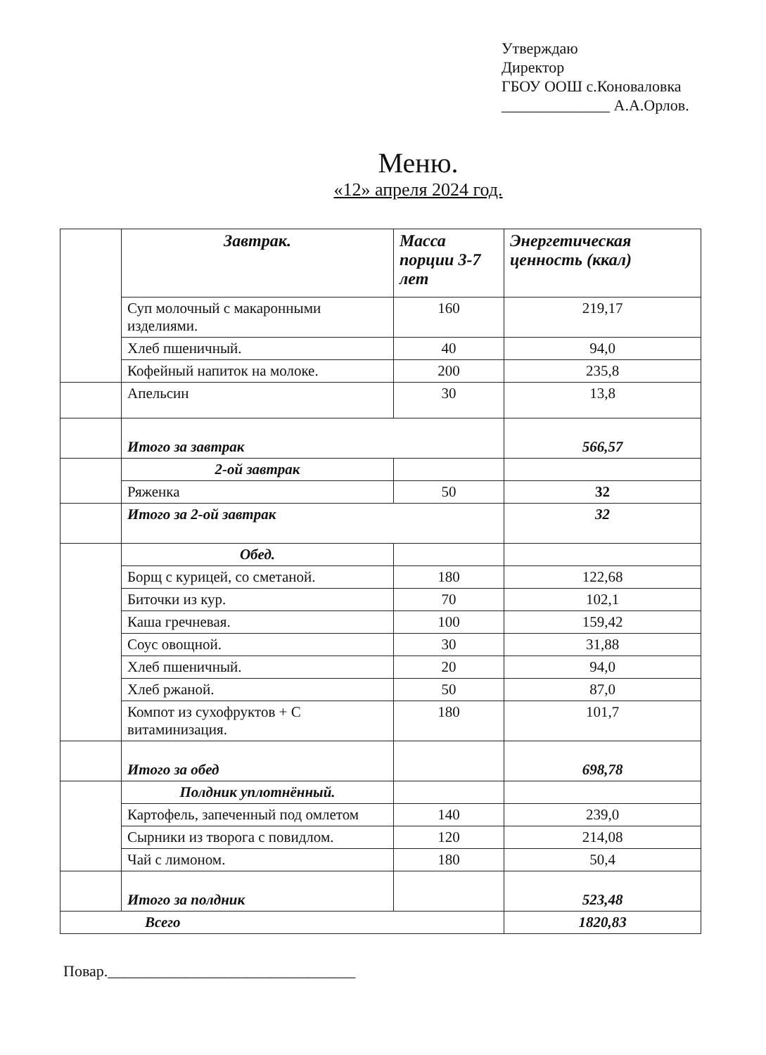Утверждаю
Директор
ГБОУ ООШ с.Коноваловка
______________ А.А.Орлов.
Меню.
«12» апреля 2024 год.
| | Завтрак. | Масса порции 3-7 лет | Энергетическая ценность (ккал) |
| | Суп молочный с макаронными изделиями. | 160 | 219,17 |
| | Хлеб пшеничный. | 40 | 94,0 |
| | Кофейный напиток на молоке. | 200 | 235,8 |
| | Апельсин | 30 | 13,8 |
| | Итого за завтрак | | 566,57 |
| | 2-ой завтрак | | |
| | Ряженка | 50 | 32 |
| | Итого за 2-ой завтрак | | 32 |
| | Обед. | | |
| | Борщ с курицей, со сметаной. | 180 | 122,68 |
| | Биточки из кур. | 70 | 102,1 |
| | Каша гречневая. | 100 | 159,42 |
| | Соус овощной. | 30 | 31,88 |
| | Хлеб пшеничный. | 20 | 94,0 |
| | Хлеб ржаной. | 50 | 87,0 |
| | Компот из сухофруктов + С витаминизация. | 180 | 101,7 |
| | Итого за обед | | 698,78 |
| | Полдник уплотнённый. | | |
| | Картофель, запеченный под омлетом | 140 | 239,0 |
| | Сырники из творога с повидлом. | 120 | 214,08 |
| | Чай с лимоном. | 180 | 50,4 |
| | Итого за полдник | | 523,48 |
| Всего | | | 1820,83 |
Повар.________________________________